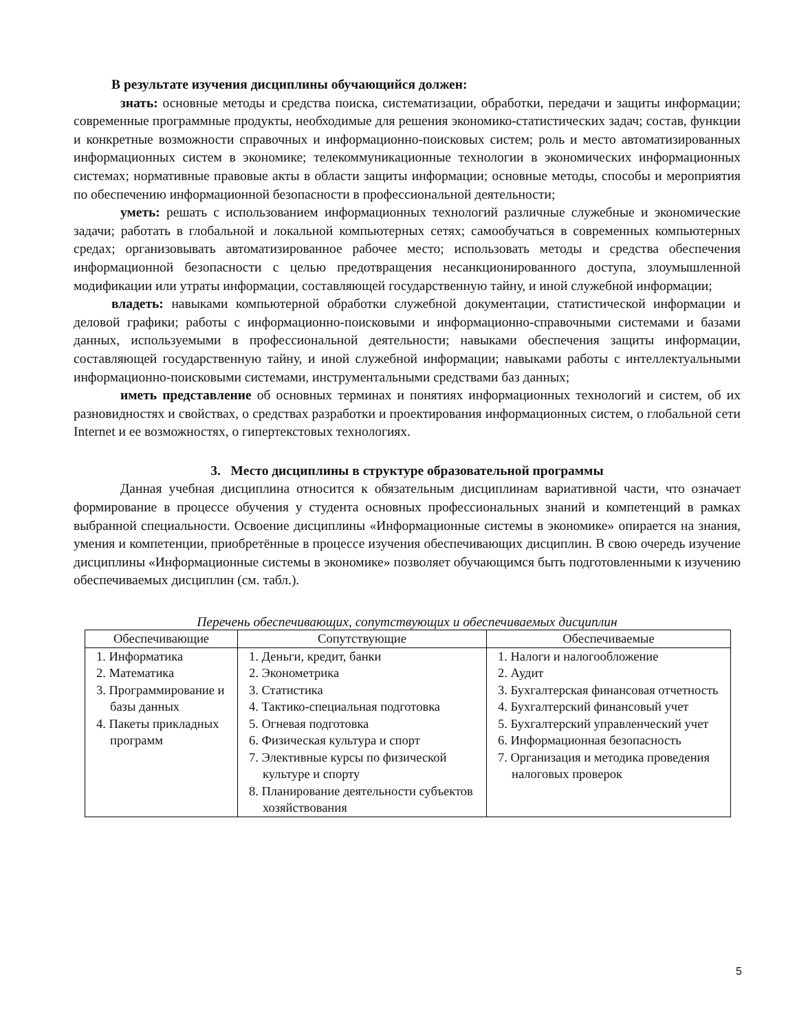В результате изучения дисциплины обучающийся должен:
знать: основные методы и средства поиска, систематизации, обработки, передачи и защиты информации; современные программные продукты, необходимые для решения экономико-статистических задач; состав, функции и конкретные возможности справочных и информационно-поисковых систем; роль и место автоматизированных информационных систем в экономике; телекоммуникационные технологии в экономических информационных системах; нормативные правовые акты в области защиты информации; основные методы, способы и мероприятия по обеспечению информационной безопасности в профессиональной деятельности;
уметь: решать с использованием информационных технологий различные служебные и экономические задачи; работать в глобальной и локальной компьютерных сетях; самообучаться в современных компьютерных средах; организовывать автоматизированное рабочее место; использовать методы и средства обеспечения информационной безопасности с целью предотвращения несанкционированного доступа, злоумышленной модификации или утраты информации, составляющей государственную тайну, и иной служебной информации;
владеть: навыками компьютерной обработки служебной документации, статистической информации и деловой графики; работы с информационно-поисковыми и информационно-справочными системами и базами данных, используемыми в профессиональной деятельности; навыками обеспечения защиты информации, составляющей государственную тайну, и иной служебной информации; навыками работы с интеллектуальными информационно-поисковыми системами, инструментальными средствами баз данных;
иметь представление об основных терминах и понятиях информационных технологий и систем, об их разновидностях и свойствах, о средствах разработки и проектирования информационных систем, о глобальной сети Internet и ее возможностях, о гипертекстовых технологиях.
3. Место дисциплины в структуре образовательной программы
Данная учебная дисциплина относится к обязательным дисциплинам вариативной части, что означает формирование в процессе обучения у студента основных профессиональных знаний и компетенций в рамках выбранной специальности. Освоение дисциплины «Информационные системы в экономике» опирается на знания, умения и компетенции, приобретённые в процессе изучения обеспечивающих дисциплин. В свою очередь изучение дисциплины «Информационные системы в экономике» позволяет обучающимся быть подготовленными к изучению обеспечиваемых дисциплин (см. табл.).
Перечень обеспечивающих, сопутствующих и обеспечиваемых дисциплин
| Обеспечивающие | Сопутствующие | Обеспечиваемые |
| --- | --- | --- |
| 1. Информатика 2. Математика 3. Программирование и базы данных 4. Пакеты прикладных программ | 1. Деньги, кредит, банки 2. Эконометрика 3. Статистика 4. Тактико-специальная подготовка 5. Огневая подготовка 6. Физическая культура и спорт 7. Элективные курсы по физической культуре и спорту 8. Планирование деятельности субъектов хозяйствования | 1. Налоги и налогообложение 2. Аудит 3. Бухгалтерская финансовая отчетность 4. Бухгалтерский финансовый учет 5. Бухгалтерский управленческий учет 6. Информационная безопасность 7. Организация и методика проведения налоговых проверок |
5